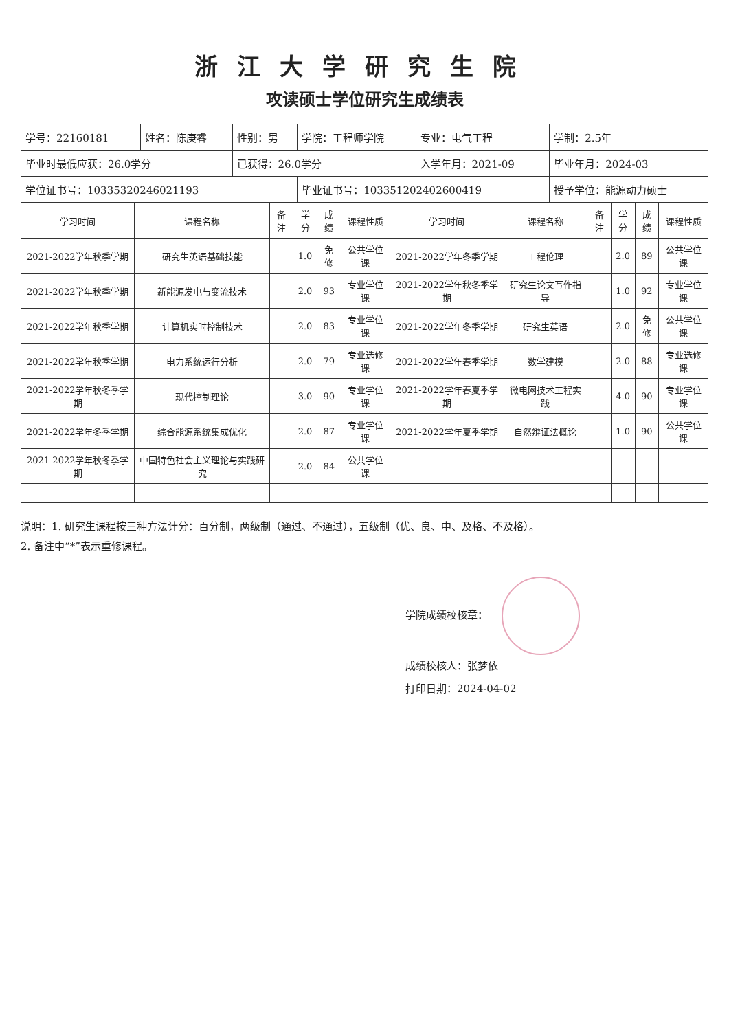浙江大学研究生院
攻读硕士学位研究生成绩表
| 学号：22160181 | 姓名：陈庚睿 | 性别：男 | 学院：工程师学院 | 专业：电气工程 | 学制：2.5年 |
| 毕业时最低应获：26.0学分 | | 已获得：26.0学分 | | 入学年月：2021-09 | 毕业年月：2024-03 |
| 学位证书号：10335320246021193 | | | 毕业证书号：103351202402600419 | | 授予学位：能源动力硕士 |
| 学习时间 | 课程名称 | 备注 | 学分 | 成绩 | 课程性质 | 学习时间 | 课程名称 | 备注 | 学分 | 成绩 | 课程性质 |
| --- | --- | --- | --- | --- | --- | --- | --- | --- | --- | --- | --- |
| 2021-2022学年秋季学期 | 研究生英语基础技能 | | 1.0 | 免修 | 公共学位课 | 2021-2022学年冬季学期 | 工程伦理 | | 2.0 | 89 | 公共学位课 |
| 2021-2022学年秋季学期 | 新能源发电与变流技术 | | 2.0 | 93 | 专业学位课 | 2021-2022学年秋冬季学期 | 研究生论文写作指导 | | 1.0 | 92 | 专业学位课 |
| 2021-2022学年秋季学期 | 计算机实时控制技术 | | 2.0 | 83 | 专业学位课 | 2021-2022学年冬季学期 | 研究生英语 | | 2.0 | 免修 | 公共学位课 |
| 2021-2022学年秋季学期 | 电力系统运行分析 | | 2.0 | 79 | 专业选修课 | 2021-2022学年春季学期 | 数学建模 | | 2.0 | 88 | 专业选修课 |
| 2021-2022学年秋冬季学期 | 现代控制理论 | | 3.0 | 90 | 专业学位课 | 2021-2022学年春夏季学期 | 微电网技术工程实践 | | 4.0 | 90 | 专业学位课 |
| 2021-2022学年冬季学期 | 综合能源系统集成优化 | | 2.0 | 87 | 专业学位课 | 2021-2022学年夏季学期 | 自然辩证法概论 | | 1.0 | 90 | 公共学位课 |
| 2021-2022学年秋冬季学期 | 中国特色社会主义理论与实践研究 | | 2.0 | 84 | 公共学位课 | | | | | | |
说明：1. 研究生课程按三种方法计分：百分制，两级制（通过、不通过），五级制（优、良、中、及格、不及格）。
2. 备注中“*”表示重修课程。
学院成绩校核章：
成绩校核人：张梦依
打印日期：2024-04-02